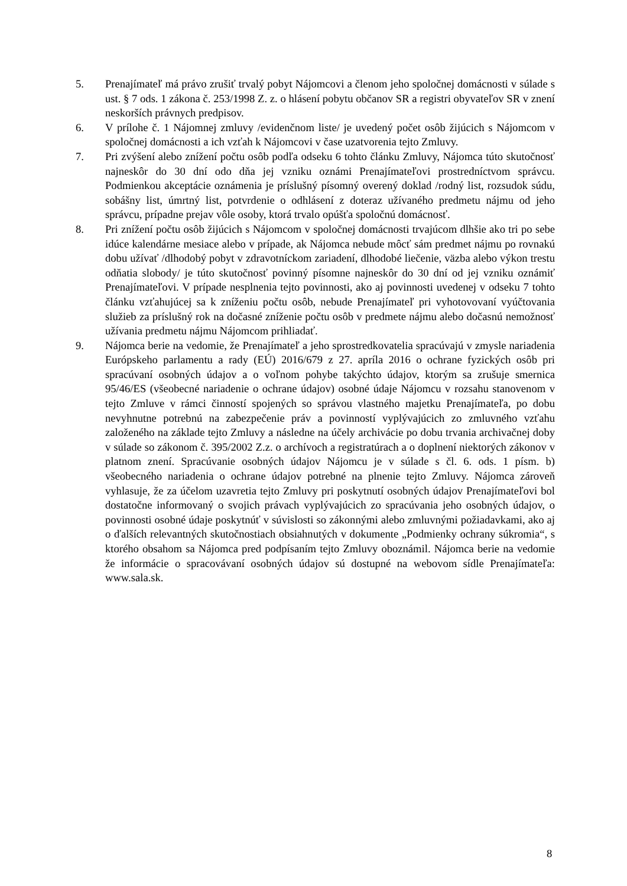5. Prenajímateľ má právo zrušiť trvalý pobyt Nájomcovi a členom jeho spoločnej domácnosti v súlade s ust. § 7 ods. 1 zákona č. 253/1998 Z. z. o hlásení pobytu občanov SR a registri obyvateľov SR v znení neskorších právnych predpisov.
6. V prílohe č. 1 Nájomnej zmluvy /evidenčnom liste/ je uvedený počet osôb žijúcich s Nájomcom v spoločnej domácnosti a ich vzťah k Nájomcovi v čase uzatvorenia tejto Zmluvy.
7. Pri zvýšení alebo znížení počtu osôb podľa odseku 6 tohto článku Zmluvy, Nájomca túto skutočnosť najneskôr do 30 dní odo dňa jej vzniku oznámi Prenajímateľovi prostredníctvom správcu. Podmienkou akceptácie oznámenia je príslušný písomný overený doklad /rodný list, rozsudok súdu, sobášny list, úmrtný list, potvrdenie o odhlásení z doteraz užívaného predmetu nájmu od jeho správcu, prípadne prejav vôle osoby, ktorá trvalo opúšťa spoločnú domácnosť.
8. Pri znížení počtu osôb žijúcich s Nájomcom v spoločnej domácnosti trvajúcom dlhšie ako tri po sebe idúce kalendárne mesiace alebo v prípade, ak Nájomca nebude môcť sám predmet nájmu po rovnakú dobu užívať /dlhodobý pobyt v zdravotníckom zariadení, dlhodobé liečenie, väzba alebo výkon trestu odňatia slobody/ je túto skutočnosť povinný písomne najneskôr do 30 dní od jej vzniku oznámiť Prenajímateľovi. V prípade nesplnenia tejto povinnosti, ako aj povinnosti uvedenej v odseku 7 tohto článku vzťahujúcej sa k zníženiu počtu osôb, nebude Prenajímateľ pri vyhotovovaní vyúčtovania služieb za príslušný rok na dočasné zníženie počtu osôb v predmete nájmu alebo dočasnú nemožnosť užívania predmetu nájmu Nájomcom prihliadať.
9. Nájomca berie na vedomie, že Prenajímateľ a jeho sprostredkovatelia spracúvajú v zmysle nariadenia Európskeho parlamentu a rady (EÚ) 2016/679 z 27. apríla 2016 o ochrane fyzických osôb pri spracúvaní osobných údajov a o voľnom pohybe takýchto údajov, ktorým sa zrušuje smernica 95/46/ES (všeobecné nariadenie o ochrane údajov) osobné údaje Nájomcu v rozsahu stanovenom v tejto Zmluve v rámci činností spojených so správou vlastného majetku Prenajímateľa, po dobu nevyhnutne potrebnú na zabezpečenie práv a povinností vyplývajúcich zo zmluvného vzťahu založeného na základe tejto Zmluvy a následne na účely archivácie po dobu trvania archivačnej doby v súlade so zákonom č. 395/2002 Z.z. o archívoch a registratúrach a o doplnení niektorých zákonov v platnom znení. Spracúvanie osobných údajov Nájomcu je v súlade s čl. 6. ods. 1 písm. b) všeobecného nariadenia o ochrane údajov potrebné na plnenie tejto Zmluvy. Nájomca zároveň vyhlasuje, že za účelom uzavretia tejto Zmluvy pri poskytnutí osobných údajov Prenajímateľovi bol dostatočne informovaný o svojich právach vyplývajúcich zo spracúvania jeho osobných údajov, o povinnosti osobné údaje poskytnúť v súvislosti so zákonnými alebo zmluvnými požiadavkami, ako aj o ďalších relevantných skutočnostiach obsiahnutých v dokumente „Podmienky ochrany súkromia“, s ktorého obsahom sa Nájomca pred podpísaním tejto Zmluvy oboznámil. Nájomca berie na vedomie že informácie o spracovávaní osobných údajov sú dostupné na webovom sídle Prenajímateľa: www.sala.sk.
8